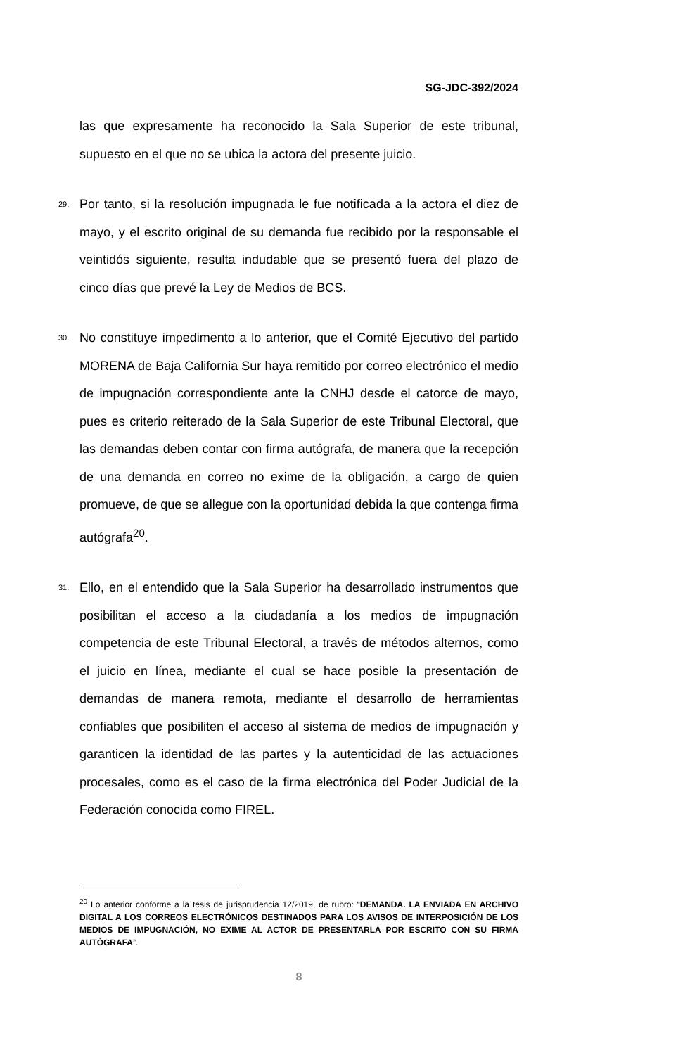SG-JDC-392/2024
las que expresamente ha reconocido la Sala Superior de este tribunal, supuesto en el que no se ubica la actora del presente juicio.
29. Por tanto, si la resolución impugnada le fue notificada a la actora el diez de mayo, y el escrito original de su demanda fue recibido por la responsable el veintidós siguiente, resulta indudable que se presentó fuera del plazo de cinco días que prevé la Ley de Medios de BCS.
30. No constituye impedimento a lo anterior, que el Comité Ejecutivo del partido MORENA de Baja California Sur haya remitido por correo electrónico el medio de impugnación correspondiente ante la CNHJ desde el catorce de mayo, pues es criterio reiterado de la Sala Superior de este Tribunal Electoral, que las demandas deben contar con firma autógrafa, de manera que la recepción de una demanda en correo no exime de la obligación, a cargo de quien promueve, de que se allegue con la oportunidad debida la que contenga firma autógrafa<sup>20</sup>.
31. Ello, en el entendido que la Sala Superior ha desarrollado instrumentos que posibilitan el acceso a la ciudadanía a los medios de impugnación competencia de este Tribunal Electoral, a través de métodos alternos, como el juicio en línea, mediante el cual se hace posible la presentación de demandas de manera remota, mediante el desarrollo de herramientas confiables que posibiliten el acceso al sistema de medios de impugnación y garanticen la identidad de las partes y la autenticidad de las actuaciones procesales, como es el caso de la firma electrónica del Poder Judicial de la Federación conocida como FIREL.
<sup>20</sup> Lo anterior conforme a la tesis de jurisprudencia 12/2019, de rubro: “DEMANDA. LA ENVIADA EN ARCHIVO DIGITAL A LOS CORREOS ELECTRÓNICOS DESTINADOS PARA LOS AVISOS DE INTERPOSICIÓN DE LOS MEDIOS DE IMPUGNACIÓN, NO EXIME AL ACTOR DE PRESENTARLA POR ESCRITO CON SU FIRMA AUTÓGRAFA”.
8